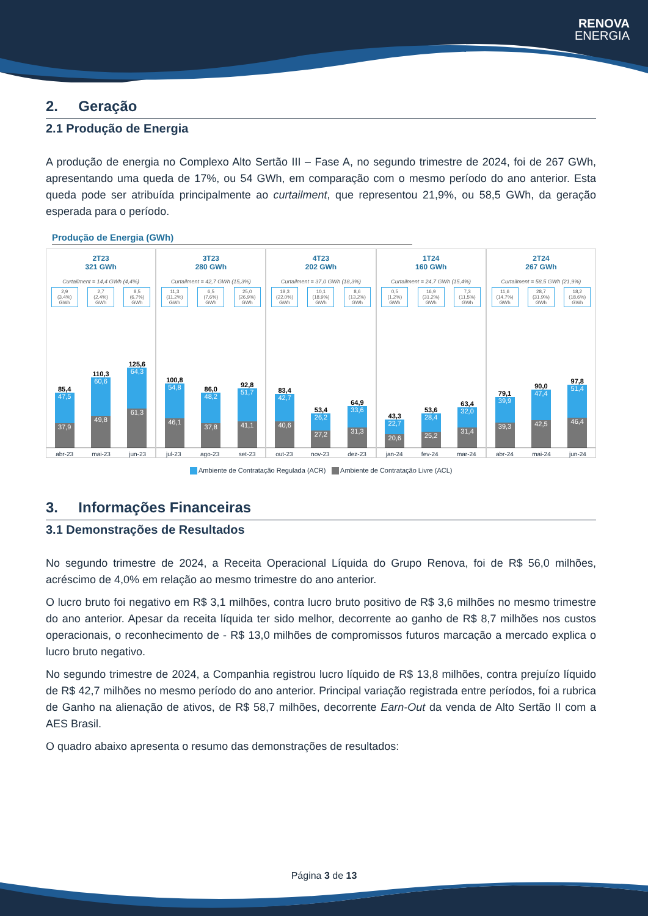RENOVA
ENERGIA
2. Geração
2.1 Produção de Energia
A produção de energia no Complexo Alto Sertão III – Fase A, no segundo trimestre de 2024, foi de 267 GWh, apresentando uma queda de 17%, ou 54 GWh, em comparação com o mesmo período do ano anterior. Esta queda pode ser atribuída principalmente ao curtailment, que representou 21,9%, ou 58,5 GWh, da geração esperada para o período.
Produção de Energia (GWh)
2T23
321 GWh
Curtailment = 14,4 GWh (4,4%)
2,9 (3,4%) GWh
2,7 (2,4%) GWh
8,5 (6,7%) GWh
85,4
47,5
37,9
110,3
60,6
49,8
125,6
64,3
61,3
abr-23 mai-23 jun-23
3T23
280 GWh
Curtailment = 42,7 GWh (15,3%)
11,3 (11,2%) GWh
6,5 (7,6%) GWh
25,0 (26,9%) GWh
100,8
54,8
46,1
86,0
48,2
37,8
92,8
51,7
41,1
jul-23 ago-23 set-23
4T23
202 GWh
Curtailment = 37,0 GWh (18,3%)
18,3 (22,0%) GWh
10,1 (18,9%) GWh
8,6 (13,2%) GWh
83,4
42,7
40,6
53,4
26,2
27,2
64,9
33,6
31,3
out-23 nov-23 dez-23
1T24
160 GWh
Curtailment = 24,7 GWh (15,4%)
0,5 (1,2%) GWh
16,9 (31,2%) GWh
7,3 (11,5%) GWh
43,3
22,7
20,6
53,6
28,4
25,2
63,4
32,0
31,4
jan-24 fev-24 mar-24
2T24
267 GWh
Curtailment = 58,5 GWh (21,9%)
11,6 (14,7%) GWh
28,7 (31,9%) GWh
18,2 (18,6%) GWh
79,1
39,9
39,3
90,0
47,4
42,5
97,8
51,4
46,4
abr-24 mai-24 jun-24
Ambiente de Contratação Regulada (ACR) Ambiente de Contratação Livre (ACL)
3. Informações Financeiras
3.1 Demonstrações de Resultados
No segundo trimestre de 2024, a Receita Operacional Líquida do Grupo Renova, foi de R$ 56,0 milhões, acréscimo de 4,0% em relação ao mesmo trimestre do ano anterior.
O lucro bruto foi negativo em R$ 3,1 milhões, contra lucro bruto positivo de R$ 3,6 milhões no mesmo trimestre do ano anterior. Apesar da receita líquida ter sido melhor, decorrente ao ganho de R$ 8,7 milhões nos custos operacionais, o reconhecimento de - R$ 13,0 milhões de compromissos futuros marcação a mercado explica o lucro bruto negativo.
No segundo trimestre de 2024, a Companhia registrou lucro líquido de R$ 13,8 milhões, contra prejuízo líquido de R$ 42,7 milhões no mesmo período do ano anterior. Principal variação registrada entre períodos, foi a rubrica de Ganho na alienação de ativos, de R$ 58,7 milhões, decorrente Earn-Out da venda de Alto Sertão II com a AES Brasil.
O quadro abaixo apresenta o resumo das demonstrações de resultados:
Página 3 de 13